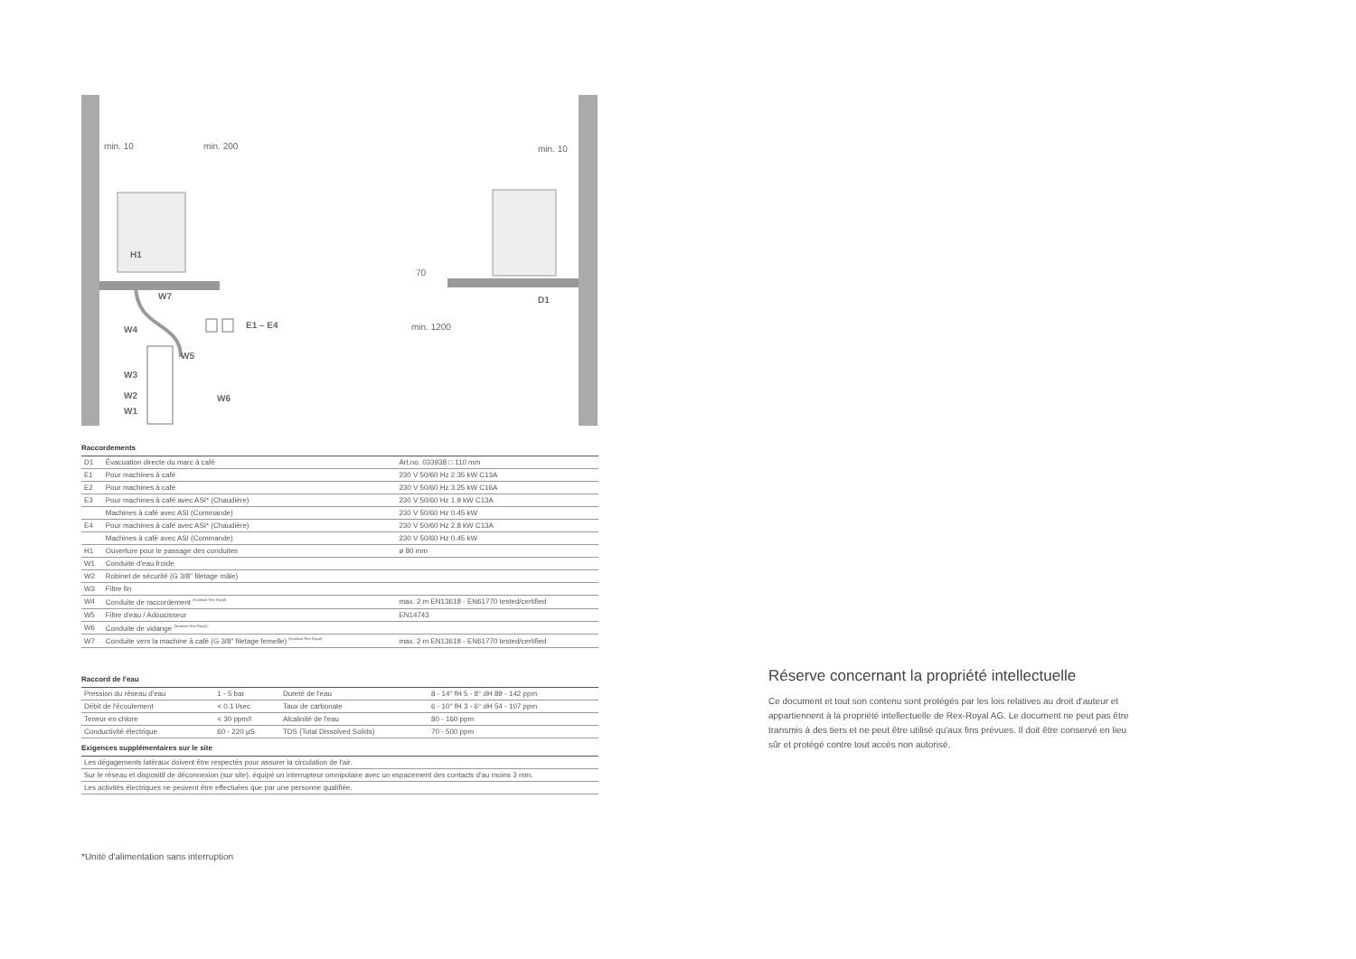min. 10
min. 10
H1
W7
W4
E1 – E4
W5
W3
W2
W6
W1
D1
min. 200
70
min. 1200
Raccordements
| D1 | Évacuation directe du marc à café | Art.no. 033938 □ 110 mm |
| E1 | Pour machines à café | 230 V 50/60 Hz 2.35 kW C13A |
| E2 | Pour machines à café | 230 V 50/60 Hz 3.25 kW C16A |
| E3 | Pour machines à café avec ASI* (Chaudière) | 230 V 50/60 Hz 1.9 kW C13A |
| | Machines à café avec ASI (Commande) | 230 V 50/60 Hz 0.45 kW |
| E4 | Pour machines à café avec ASI* (Chaudière) | 230 V 50/60 Hz 2.8 kW C13A |
| | Machines à café avec ASI (Commande) | 230 V 50/60 Hz 0.45 kW |
| H1 | Ouverture pour le passage des conduites | ø 80 mm |
| W1 | Conduite d'eau froide | |
| W2 | Robinet de sécurité (G 3/8" filetage mâle) | |
| W3 | Filtre fin | |
| W4 | Conduite de raccordement <sup>(livraison Rex-Royal)</sup> | max. 2 m EN13618 - EN61770 tested/certified |
| W5 | Filtre d'eau / Adoucisseur | EN14743 |
| W6 | Conduite de vidange <sup>(livraison Rex-Royal)</sup> | |
| W7 | Conduite vers la machine à café (G 3/8" filetage femelle) <sup>(livraison Rex-Royal)</sup> | max. 2 m EN13618 - EN61770 tested/certified |
Raccord de l'eau
| Pression du réseau d'eau | 1 - 5 bar | Dureté de l'eau | 8 - 14° fH 5 - 8° dH 89 - 142 ppm |
| Débit de l'écoulement | < 0.1 l/sec | Taux de carbonate | 6 - 10° fH 3 - 6° dH 54 - 107 ppm |
| Teneur en chlore | < 30 ppm/l | Alcalinité de l'eau | 80 - 160 ppm |
| Conductivité électrique | 60 - 220 µS | TDS (Total Dissolved Solids) | 70 - 500 ppm |
Exigences supplémentaires sur le site
| Les dégagements latéraux doivent être respectés pour assurer la circulation de l'air. |
| Sur le réseau et dispositif de déconnexion (sur site), équipé un interrupteur omnipolaire avec un espacement des contacts d'au moins 3 mm. |
| Les activités électriques ne peuvent être effectuées que par une personne qualifiée. |
*Unité d'alimentation sans interruption
Réserve concernant la propriété intellectuelle
Ce document et tout son contenu sont protégés par les lois relatives au droit d'auteur et appartiennent à la propriété intellectuelle de Rex-Royal AG. Le document ne peut pas être transmis à des tiers et ne peut être utilisé qu'aux fins prévues. Il doit être conservé en lieu sûr et protégé contre tout accès non autorisé.